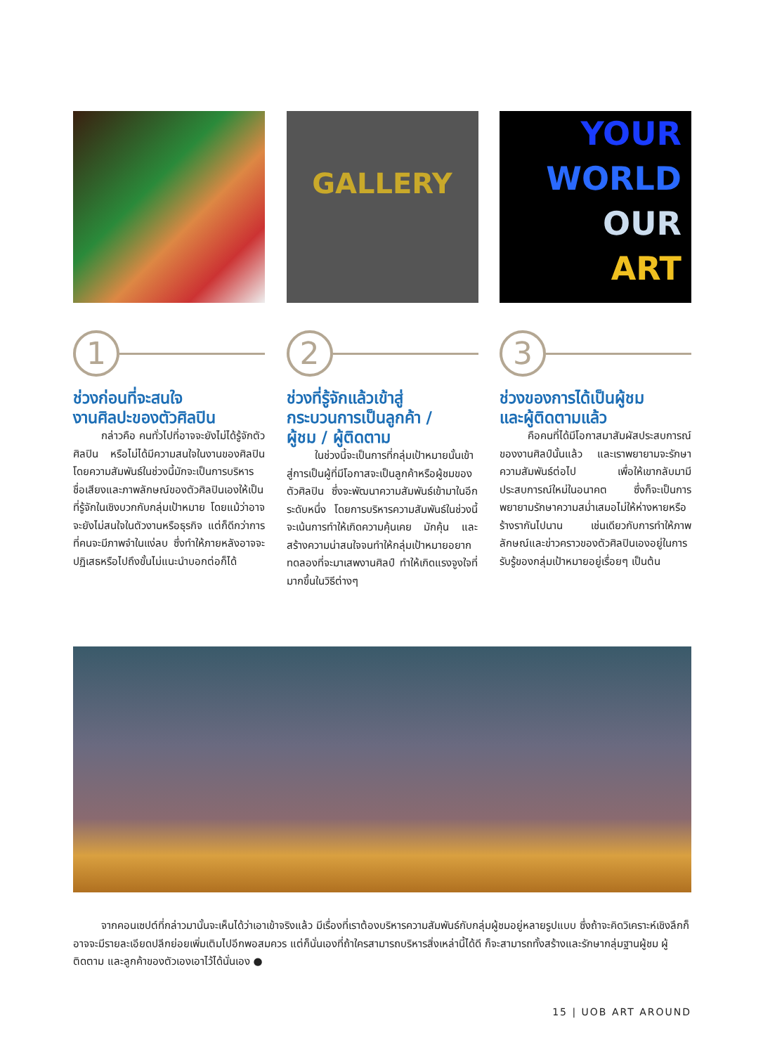GALLERY
YOUR
WORLD
OUR
ART
1
ช่วงก่อนที่จะสนใจ
งานศิลปะของตัวศิลปิน
กล่าวคือ คนทั่วไปที่อาจจะยังไม่ได้รู้จักตัวศิลปิน หรือไม่ได้มีความสนใจในงานของศิลปิน โดยความสัมพันธ์ในช่วงนี้มักจะเป็นการบริหารชื่อเสียงและภาพลักษณ์ของตัวศิลปินเองให้เป็นที่รู้จักในเชิงบวกกับกลุ่มเป้าหมาย โดยแม้ว่าอาจจะยังไม่สนใจในตัวงานหรือธุรกิจ แต่ก็ดีกว่าการที่คนจะมีภาพจำในแง่ลบ ซึ่งทำให้ภายหลังอาจจะปฏิเสธหรือไปถึงขั้นไม่แนะนำบอกต่อก็ได้
2
ช่วงที่รู้จักแล้วเข้าสู่
กระบวนการเป็นลูกค้า /
ผู้ชม / ผู้ติดตาม
ในช่วงนี้จะเป็นการที่กลุ่มเป้าหมายนั้นเข้าสู่การเป็นผู้ที่มีโอกาสจะเป็นลูกค้าหรือผู้ชมของตัวศิลปิน ซึ่งจะพัฒนาความสัมพันธ์เข้ามาในอีกระดับหนึ่ง โดยการบริหารความสัมพันธ์ในช่วงนี้จะเน้นการทำให้เกิดความคุ้นเคย มักคุ้น และสร้างความน่าสนใจจนทำให้กลุ่มเป้าหมายอยากทดลองที่จะมาเสพงานศิลป์ ทำให้เกิดแรงจูงใจที่มากขึ้นในวิธีต่างๆ
3
ช่วงของการได้เป็นผู้ชม
และผู้ติดตามแล้ว
คือคนที่ได้มีโอกาสมาสัมผัสประสบการณ์ของงานศิลป์นั้นแล้ว และเราพยายามจะรักษาความสัมพันธ์ต่อไป เพื่อให้เขากลับมามีประสบการณ์ใหม่ในอนาคต ซึ่งก็จะเป็นการพยายามรักษาความสม่ำเสมอไม่ให้ห่างหายหรือร้างรากันไปนาน เช่นเดียวกับการทำให้ภาพลักษณ์และข่าวคราวของตัวศิลปินเองอยู่ในการรับรู้ของกลุ่มเป้าหมายอยู่เรื่อยๆ เป็นต้น
จากคอนเซปต์ที่กล่าวมานั้นจะเห็นได้ว่าเอาเข้าจริงแล้ว มีเรื่องที่เราต้องบริหารความสัมพันธ์กับกลุ่มผู้ชมอยู่หลายรูปแบบ ซึ่งถ้าจะคิดวิเคราะห์เชิงลึกก็อาจจะมีรายละเอียดปลีกย่อยเพิ่มเติมไปอีกพอสมควร แต่ก็นั่นเองที่ถ้าใครสามารถบริหารสิ่งเหล่านี้ได้ดี ก็จะสามารถทั้งสร้างและรักษากลุ่มฐานผู้ชม ผู้ติดตาม และลูกค้าของตัวเองเอาไว้ได้นั่นเอง ●
15 | UOB ART AROUND